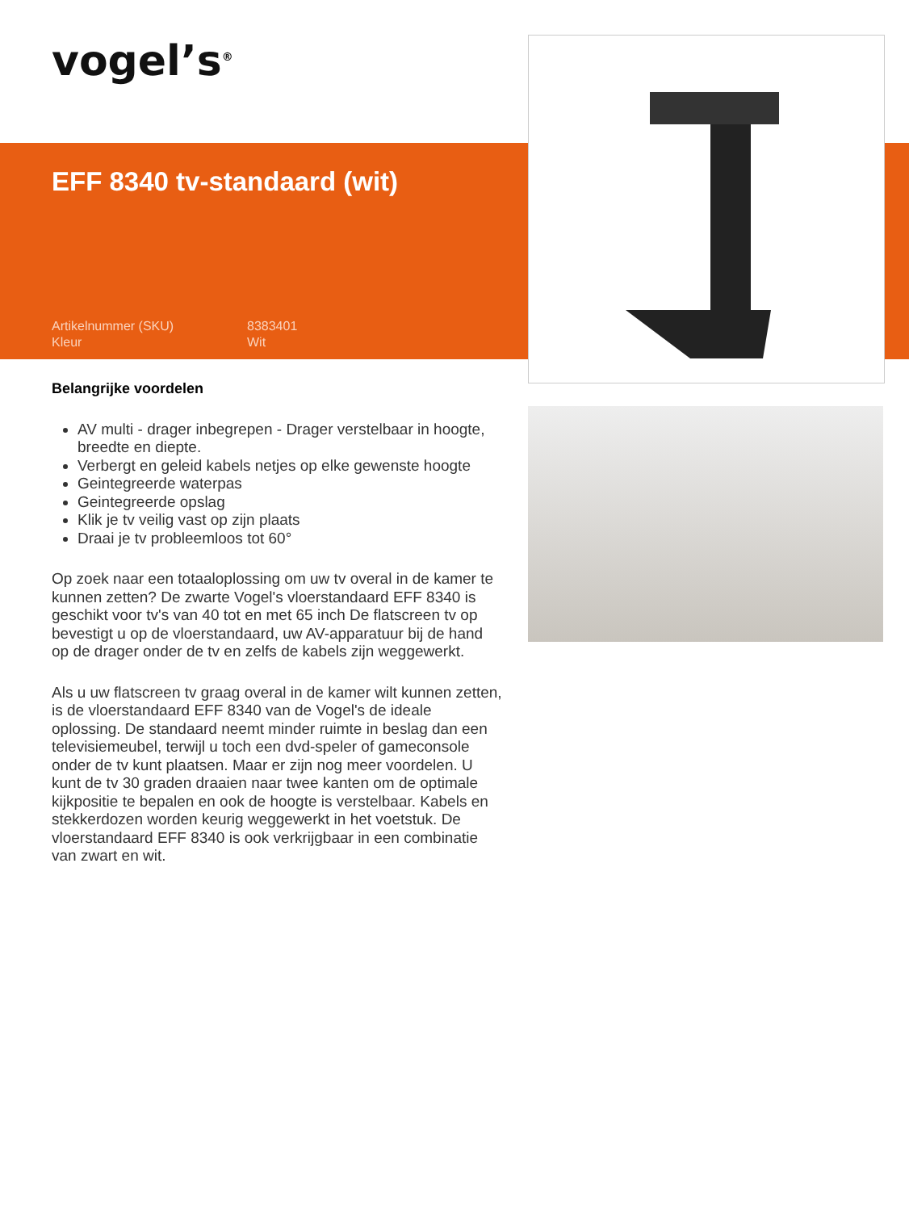vogel’s<sup>®</sup>
EFF 8340 tv-standaard (wit)
Artikelnummer (SKU) 8383401 Kleur Wit
Belangrijke voordelen
AV multi - drager inbegrepen - Drager verstelbaar in hoogte, breedte en diepte.
Verbergt en geleid kabels netjes op elke gewenste hoogte
Geintegreerde waterpas
Geintegreerde opslag
Klik je tv veilig vast op zijn plaats
Draai je tv probleemloos tot 60°
Op zoek naar een totaaloplossing om uw tv overal in de kamer te kunnen zetten? De zwarte Vogel's vloerstandaard EFF 8340 is geschikt voor tv's van 40 tot en met 65 inch De flatscreen tv op bevestigt u op de vloerstandaard, uw AV-apparatuur bij de hand op de drager onder de tv en zelfs de kabels zijn weggewerkt.
Als u uw flatscreen tv graag overal in de kamer wilt kunnen zetten, is de vloerstandaard EFF 8340 van de Vogel's de ideale oplossing. De standaard neemt minder ruimte in beslag dan een televisiemeubel, terwijl u toch een dvd-speler of gameconsole onder de tv kunt plaatsen. Maar er zijn nog meer voordelen. U kunt de tv 30 graden draaien naar twee kanten om de optimale kijkpositie te bepalen en ook de hoogte is verstelbaar. Kabels en stekkerdozen worden keurig weggewerkt in het voetstuk. De vloerstandaard EFF 8340 is ook verkrijgbaar in een combinatie van zwart en wit.